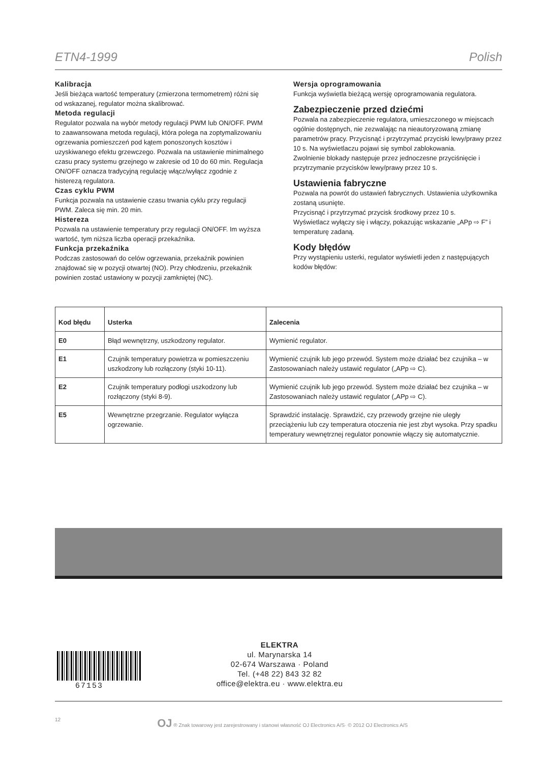ETN4-1999 Polish
Kalibracja
Jeśli bieżąca wartość temperatury (zmierzona termometrem) różni się od wskazanej, regulator można skalibrować.
Metoda regulacji
Regulator pozwala na wybór metody regulacji PWM lub ON/OFF. PWM to zaawansowana metoda regulacji, która polega na zoptymalizowaniu ogrzewania pomieszczeń pod kątem ponoszonych kosztów i uzyskiwanego efektu grzewczego. Pozwala na ustawienie minimalnego czasu pracy systemu grzejnego w zakresie od 10 do 60 min. Regulacja ON/OFF oznacza tradycyjną regulację włącz/wyłącz zgodnie z histerezą regulatora.
Czas cyklu PWM
Funkcja pozwala na ustawienie czasu trwania cyklu przy regulacji PWM. Zaleca się min. 20 min.
Histereza
Pozwala na ustawienie temperatury przy regulacji ON/OFF. Im wyższa wartość, tym niższa liczba operacji przekaźnika.
Funkcja przekaźnika
Podczas zastosowań do celów ogrzewania, przekaźnik powinien znajdować się w pozycji otwartej (NO). Przy chłodzeniu, przekaźnik powinien zostać ustawiony w pozycji zamkniętej (NC).
Wersja oprogramowania
Funkcja wyświetla bieżącą wersję oprogramowania regulatora.
Zabezpieczenie przed dziećmi
Pozwala na zabezpieczenie regulatora, umieszczonego w miejscach ogólnie dostępnych, nie zezwalając na nieautoryzowaną zmianę parametrów pracy. Przycisnąć i przytrzymać przyciski lewy/prawy przez 10 s. Na wyświetlaczu pojawi się symbol zablokowania.
Zwolnienie blokady następuje przez jednoczesne przyciśnięcie i przytrzymanie przycisków lewy/prawy przez 10 s.
Ustawienia fabryczne
Pozwala na powrót do ustawień fabrycznych. Ustawienia użytkownika zostaną usunięte.
Przycisnąć i przytrzymać przycisk środkowy przez 10 s.
Wyświetlacz wyłączy się i włączy, pokazując wskazanie „APp ⇨ F” i temperaturę zadaną.
Kody błędów
Przy wystąpieniu usterki, regulator wyświetli jeden z następujących kodów błędów:
| Kod błędu | Usterka | Zalecenia |
| --- | --- | --- |
| E0 | Błąd wewnętrzny, uszkodzony regulator. | Wymienić regulator. |
| E1 | Czujnik temperatury powietrza w pomieszczeniu uszkodzony lub rozłączony (styki 10-11). | Wymienić czujnik lub jego przewód. System może działać bez czujnika – w Zastosowaniach należy ustawić regulator („APp ⇨ C). |
| E2 | Czujnik temperatury podłogi uszkodzony lub rozłączony (styki 8-9). | Wymienić czujnik lub jego przewód. System może działać bez czujnika – w Zastosowaniach należy ustawić regulator („APp ⇨ C). |
| E5 | Wewnętrzne przegrzanie. Regulator wyłącza ogrzewanie. | Sprawdzić instalację. Sprawdzić, czy przewody grzejne nie uległy przeciążeniu lub czy temperatura otoczenia nie jest zbyt wysoka. Przy spadku temperatury wewnętrznej regulator ponownie włączy się automatycznie. |
67153
ELEKTRA
ul. Marynarska 14
02-674 Warszawa · Poland
Tel. (+48 22) 843 32 82
office@elektra.eu · www.elektra.eu
12 OJ ® Znak towarowy jest zarejestrowany i stanowi własność OJ Electronics A/S· © 2012 OJ Electronics A/S